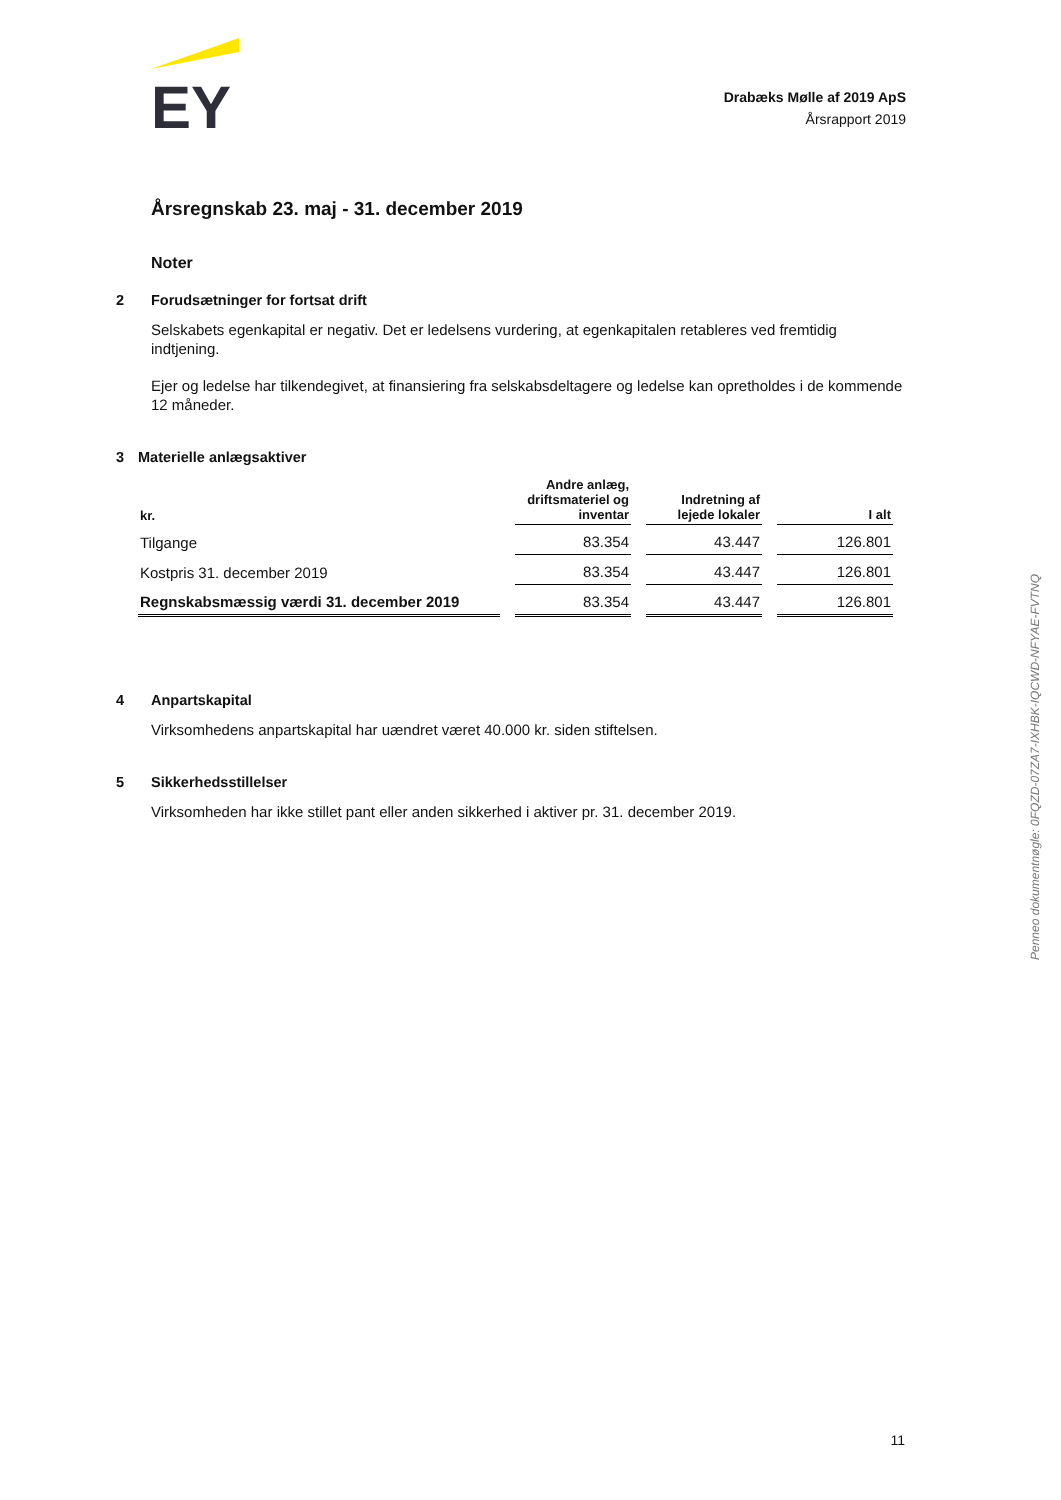EY
Drabæks Mølle af 2019 ApS
Årsrapport 2019
Årsregnskab 23. maj - 31. december 2019
Noter
2 Forudsætninger for fortsat drift
Selskabets egenkapital er negativ. Det er ledelsens vurdering, at egenkapitalen retableres ved fremtidig indtjening.
Ejer og ledelse har tilkendegivet, at finansiering fra selskabsdeltagere og ledelse kan opretholdes i de kommende 12 måneder.
3 Materielle anlægsaktiver
| kr. | Andre anlæg, driftsmateriel og inventar | Indretning af lejede lokaler | I alt |
| --- | --- | --- | --- |
| Tilgange | 83.354 | 43.447 | 126.801 |
| Kostpris 31. december 2019 | 83.354 | 43.447 | 126.801 |
| Regnskabsmæssig værdi 31. december 2019 | 83.354 | 43.447 | 126.801 |
4 Anpartskapital
Virksomhedens anpartskapital har uændret været 40.000 kr. siden stiftelsen.
5 Sikkerhedsstillelser
Virksomheden har ikke stillet pant eller anden sikkerhed i aktiver pr. 31. december 2019.
Penneo dokumentnøgle: 0FQZD-07ZA7-IXHBK-IQCWD-NFYAE-FVTNQ
11